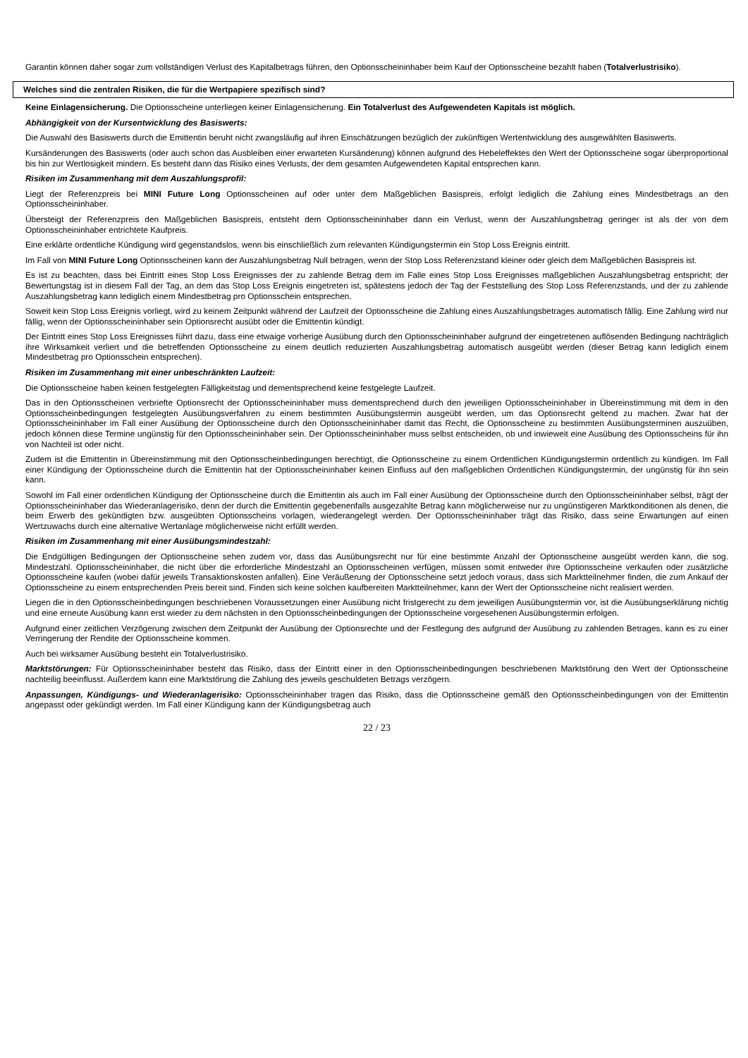Garantin können daher sogar zum vollständigen Verlust des Kapitalbetrags führen, den Optionsscheininhaber beim Kauf der Optionsscheine bezahlt haben (Totalverlustrisiko).
Welches sind die zentralen Risiken, die für die Wertpapiere spezifisch sind?
Keine Einlagensicherung. Die Optionsscheine unterliegen keiner Einlagensicherung. Ein Totalverlust des Aufgewendeten Kapitals ist möglich.
Abhängigkeit von der Kursentwicklung des Basiswerts:
Die Auswahl des Basiswerts durch die Emittentin beruht nicht zwangsläufig auf ihren Einschätzungen bezüglich der zukünftigen Wertentwicklung des ausgewählten Basiswerts.
Kursänderungen des Basiswerts (oder auch schon das Ausbleiben einer erwarteten Kursänderung) können aufgrund des Hebeleffektes den Wert der Optionsscheine sogar überproportional bis hin zur Wertlosigkeit mindern. Es besteht dann das Risiko eines Verlusts, der dem gesamten Aufgewendeten Kapital entsprechen kann.
Risiken im Zusammenhang mit dem Auszahlungsprofil:
Liegt der Referenzpreis bei MINI Future Long Optionsscheinen auf oder unter dem Maßgeblichen Basispreis, erfolgt lediglich die Zahlung eines Mindestbetrags an den Optionsscheininhaber.
Übersteigt der Referenzpreis den Maßgeblichen Basispreis, entsteht dem Optionsscheininhaber dann ein Verlust, wenn der Auszahlungsbetrag geringer ist als der von dem Optionsscheininhaber entrichtete Kaufpreis.
Eine erklärte ordentliche Kündigung wird gegenstandslos, wenn bis einschließlich zum relevanten Kündigungstermin ein Stop Loss Ereignis eintritt.
Im Fall von MINI Future Long Optionsscheinen kann der Auszahlungsbetrag Null betragen, wenn der Stop Loss Referenzstand kleiner oder gleich dem Maßgeblichen Basispreis ist.
Es ist zu beachten, dass bei Eintritt eines Stop Loss Ereignisses der zu zahlende Betrag dem im Falle eines Stop Loss Ereignisses maßgeblichen Auszahlungsbetrag entspricht; der Bewertungstag ist in diesem Fall der Tag, an dem das Stop Loss Ereignis eingetreten ist, spätestens jedoch der Tag der Feststellung des Stop Loss Referenzstands, und der zu zahlende Auszahlungsbetrag kann lediglich einem Mindestbetrag pro Optionsschein entsprechen.
Soweit kein Stop Loss Ereignis vorliegt, wird zu keinem Zeitpunkt während der Laufzeit der Optionsscheine die Zahlung eines Auszahlungsbetrages automatisch fällig. Eine Zahlung wird nur fällig, wenn der Optionsscheininhaber sein Optionsrecht ausübt oder die Emittentin kündigt.
Der Eintritt eines Stop Loss Ereignisses führt dazu, dass eine etwaige vorherige Ausübung durch den Optionsscheininhaber aufgrund der eingetretenen auflösenden Bedingung nachträglich ihre Wirksamkeit verliert und die betreffenden Optionsscheine zu einem deutlich reduzierten Auszahlungsbetrag automatisch ausgeübt werden (dieser Betrag kann lediglich einem Mindestbetrag pro Optionsschein entsprechen).
Risiken im Zusammenhang mit einer unbeschränkten Laufzeit:
Die Optionsscheine haben keinen festgelegten Fälligkeitstag und dementsprechend keine festgelegte Laufzeit.
Das in den Optionsscheinen verbriefte Optionsrecht der Optionsscheininhaber muss dementsprechend durch den jeweiligen Optionsscheininhaber in Übereinstimmung mit dem in den Optionsscheinbedingungen festgelegten Ausübungsverfahren zu einem bestimmten Ausübungstermin ausgeübt werden, um das Optionsrecht geltend zu machen. Zwar hat der Optionsscheininhaber im Fall einer Ausübung der Optionsscheine durch den Optionsscheininhaber damit das Recht, die Optionsscheine zu bestimmten Ausübungsterminen auszuüben, jedoch können diese Termine ungünstig für den Optionsscheininhaber sein. Der Optionsscheininhaber muss selbst entscheiden, ob und inwieweit eine Ausübung des Optionsscheins für ihn von Nachteil ist oder nicht.
Zudem ist die Emittentin in Übereinstimmung mit den Optionsscheinbedingungen berechtigt, die Optionsscheine zu einem Ordentlichen Kündigungstermin ordentlich zu kündigen. Im Fall einer Kündigung der Optionsscheine durch die Emittentin hat der Optionsscheininhaber keinen Einfluss auf den maßgeblichen Ordentlichen Kündigungstermin, der ungünstig für ihn sein kann.
Sowohl im Fall einer ordentlichen Kündigung der Optionsscheine durch die Emittentin als auch im Fall einer Ausübung der Optionsscheine durch den Optionsscheininhaber selbst, trägt der Optionsscheininhaber das Wiederanlagerisiko, denn der durch die Emittentin gegebenenfalls ausgezahlte Betrag kann möglicherweise nur zu ungünstigeren Marktkonditionen als denen, die beim Erwerb des gekündigten bzw. ausgeübten Optionsscheins vorlagen, wiederangelegt werden. Der Optionsscheininhaber trägt das Risiko, dass seine Erwartungen auf einen Wertzuwachs durch eine alternative Wertanlage möglicherweise nicht erfüllt werden.
Risiken im Zusammenhang mit einer Ausübungsmindestzahl:
Die Endgültigen Bedingungen der Optionsscheine sehen zudem vor, dass das Ausübungsrecht nur für eine bestimmte Anzahl der Optionsscheine ausgeübt werden kann, die sog. Mindestzahl. Optionsscheininhaber, die nicht über die erforderliche Mindestzahl an Optionsscheinen verfügen, müssen somit entweder ihre Optionsscheine verkaufen oder zusätzliche Optionsscheine kaufen (wobei dafür jeweils Transaktionskosten anfallen). Eine Veräußerung der Optionsscheine setzt jedoch voraus, dass sich Marktteilnehmer finden, die zum Ankauf der Optionsscheine zu einem entsprechenden Preis bereit sind. Finden sich keine solchen kaufbereiten Marktteilnehmer, kann der Wert der Optionsscheine nicht realisiert werden.
Liegen die in den Optionsscheinbedingungen beschriebenen Voraussetzungen einer Ausübung nicht fristgerecht zu dem jeweiligen Ausübungstermin vor, ist die Ausübungserklärung nichtig und eine erneute Ausübung kann erst wieder zu dem nächsten in den Optionsscheinbedingungen der Optionsscheine vorgesehenen Ausübungstermin erfolgen.
Aufgrund einer zeitlichen Verzögerung zwischen dem Zeitpunkt der Ausübung der Optionsrechte und der Festlegung des aufgrund der Ausübung zu zahlenden Betrages, kann es zu einer Verringerung der Rendite der Optionsscheine kommen.
Auch bei wirksamer Ausübung besteht ein Totalverlustrisiko.
Marktstörungen: Für Optionsscheininhaber besteht das Risiko, dass der Eintritt einer in den Optionsscheinbedingungen beschriebenen Marktstörung den Wert der Optionsscheine nachteilig beeinflusst. Außerdem kann eine Marktstörung die Zahlung des jeweils geschuldeten Betrags verzögern.
Anpassungen, Kündigungs- und Wiederanlagerisiko: Optionsscheininhaber tragen das Risiko, dass die Optionsscheine gemäß den Optionsscheinbedingungen von der Emittentin angepasst oder gekündigt werden. Im Fall einer Kündigung kann der Kündigungsbetrag auch
22 / 23